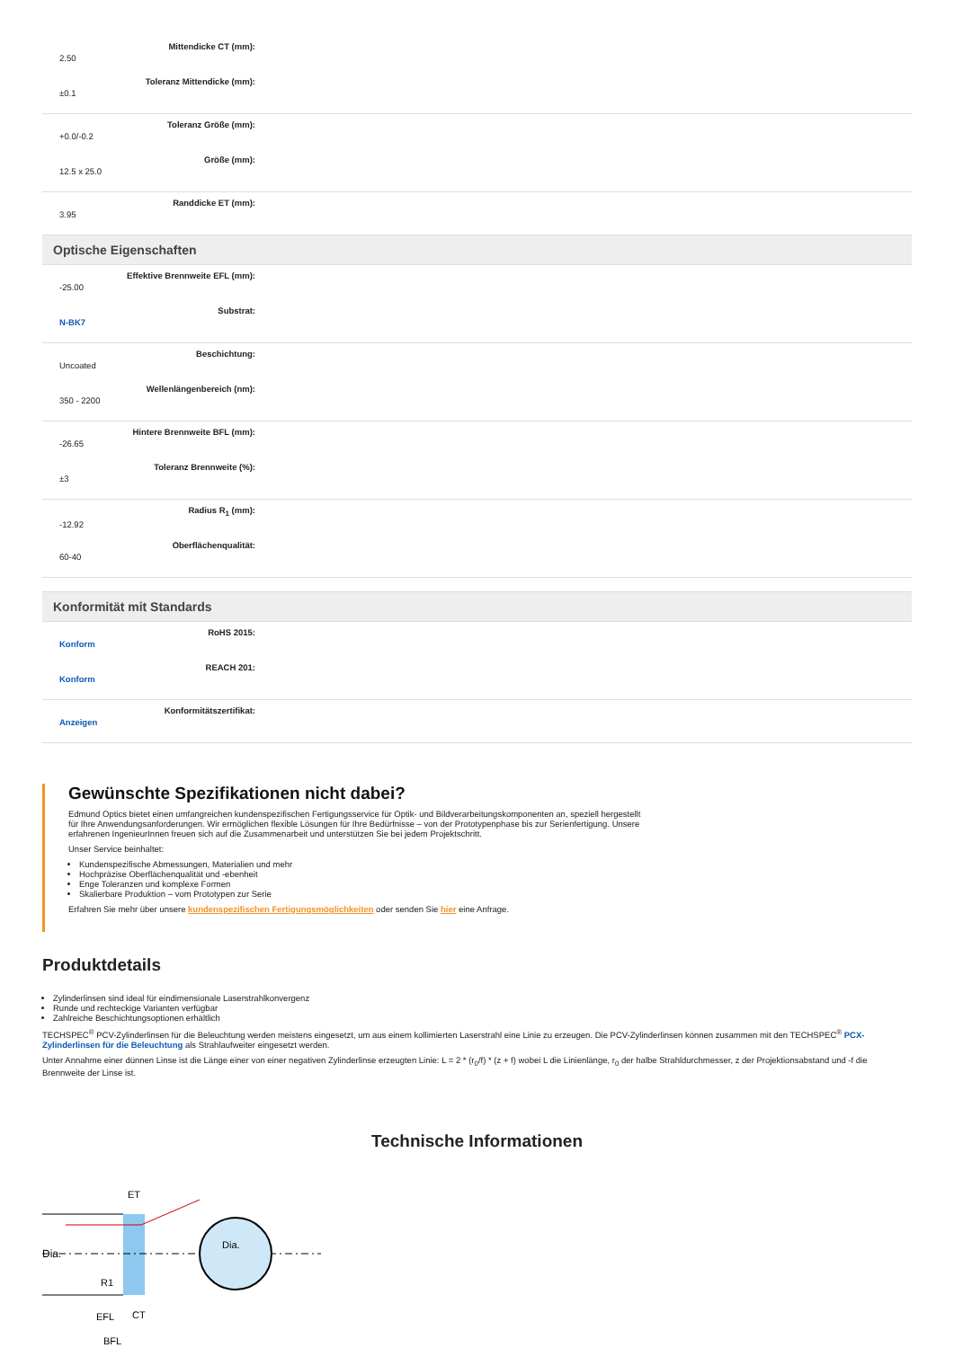Mittendicke CT (mm):
2.50
Toleranz Mittendicke (mm):
±0.1
Toleranz Größe (mm):
+0.0/-0.2
Größe (mm):
12.5 x 25.0
Randdicke ET (mm):
3.95
Optische Eigenschaften
Effektive Brennweite EFL (mm):
-25.00
Substrat:
N-BK7
Beschichtung:
Uncoated
Wellenlängenbereich (nm):
350 - 2200
Hintere Brennweite BFL (mm):
-26.65
Toleranz Brennweite (%):
±3
Radius R<sub>1</sub> (mm):
-12.92
Oberflächenqualität:
60-40
Konformität mit Standards
RoHS 2015:
Konform
REACH 201:
Konform
Konformitätszertifikat:
Anzeigen
Gewünschte Spezifikationen nicht dabei?
Edmund Optics bietet einen umfangreichen kundenspezifischen Fertigungsservice für Optik- und Bildverarbeitungskomponenten an, speziell hergestellt für Ihre Anwendungsanforderungen. Wir ermöglichen flexible Lösungen für Ihre Bedürfnisse – von der Prototypenphase bis zur Serienfertigung. Unsere erfahrenen IngenieurInnen freuen sich auf die Zusammenarbeit und unterstützen Sie bei jedem Projektschritt.
Unser Service beinhaltet:
Kundenspezifische Abmessungen, Materialien und mehr
Hochpräzise Oberflächenqualität und -ebenheit
Enge Toleranzen und komplexe Formen
Skalierbare Produktion – vom Prototypen zur Serie
Erfahren Sie mehr über unsere kundenspezifischen Fertigungsmöglichkeiten oder senden Sie hier eine Anfrage.
Produktdetails
Zylinderlinsen sind ideal für eindimensionale Laserstrahlkonvergenz
Runde und rechteckige Varianten verfügbar
Zahlreiche Beschichtungsoptionen erhältlich
TECHSPEC<sup>®</sup> PCV-Zylinderlinsen für die Beleuchtung werden meistens eingesetzt, um aus einem kollimierten Laserstrahl eine Linie zu erzeugen. Die PCV-Zylinderlinsen können zusammen mit den TECHSPEC<sup>®</sup> PCX-Zylinderlinsen für die Beleuchtung als Strahlaufweiter eingesetzt werden.
Unter Annahme einer dünnen Linse ist die Länge einer von einer negativen Zylinderlinse erzeugten Linie: L = 2 * (r<sub>0</sub>/f) * (z + f) wobei L die Linienlänge, r<sub>0</sub> der halbe Strahldurchmesser, z der Projektionsabstand und -f die Brennweite der Linse ist.
Technische Informationen
Dia.
Dia.
ET
R1
EFL
CT
BFL